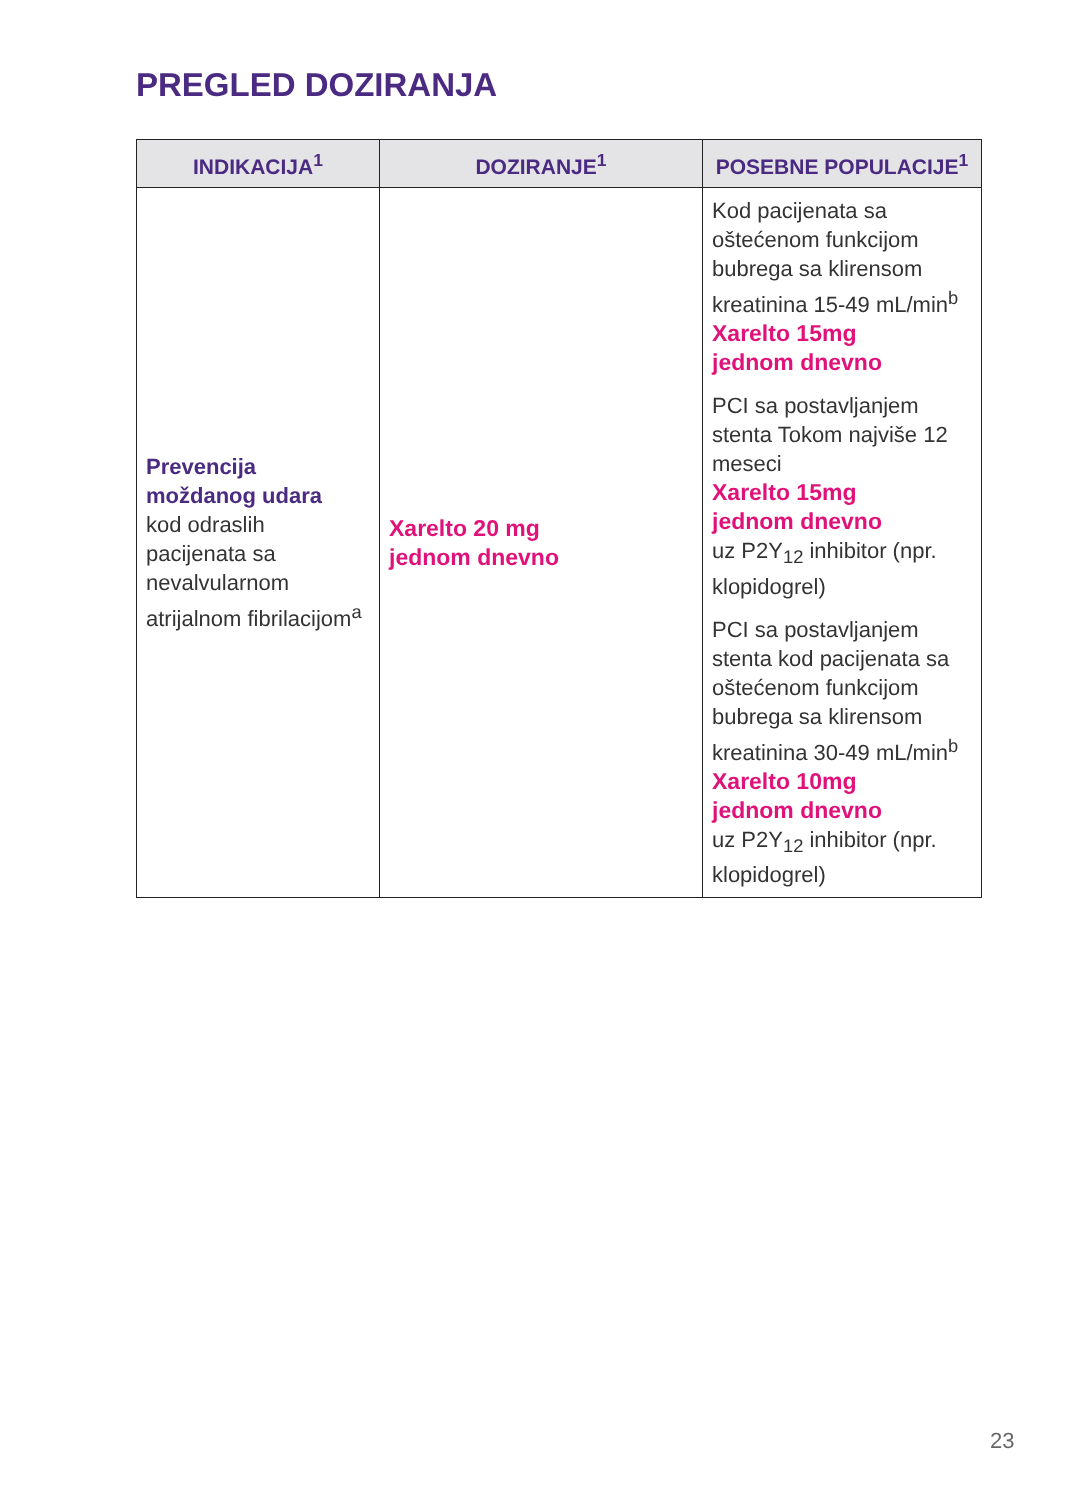PREGLED DOZIRANJA
| INDIKACIJA<sup>1</sup> | DOZIRANJE<sup>1</sup> | POSEBNE POPULACIJE<sup>1</sup> |
| --- | --- | --- |
| Prevencija moždanog udara kod odraslih pacijenata sa nevalvularnom atrijalnom fibrilacijom<sup>a</sup> | Xarelto 20 mg jednom dnevno | Kod pacijenata sa oštećenom funkcijom bubrega sa klirensom kreatinina 15-49 mL/min<sup>b</sup> Xarelto 15mg jednom dnevno PCI sa postavljanjem stenta Tokom najviše 12 meseci Xarelto 15mg jednom dnevno uz P2Y<sub>12</sub> inhibitor (npr. klopidogrel) PCI sa postavljanjem stenta kod pacijenata sa oštećenom funkcijom bubrega sa klirensom kreatinina 30-49 mL/min<sup>b</sup> Xarelto 10mg jednom dnevno uz P2Y<sub>12</sub> inhibitor (npr. klopidogrel) |
23